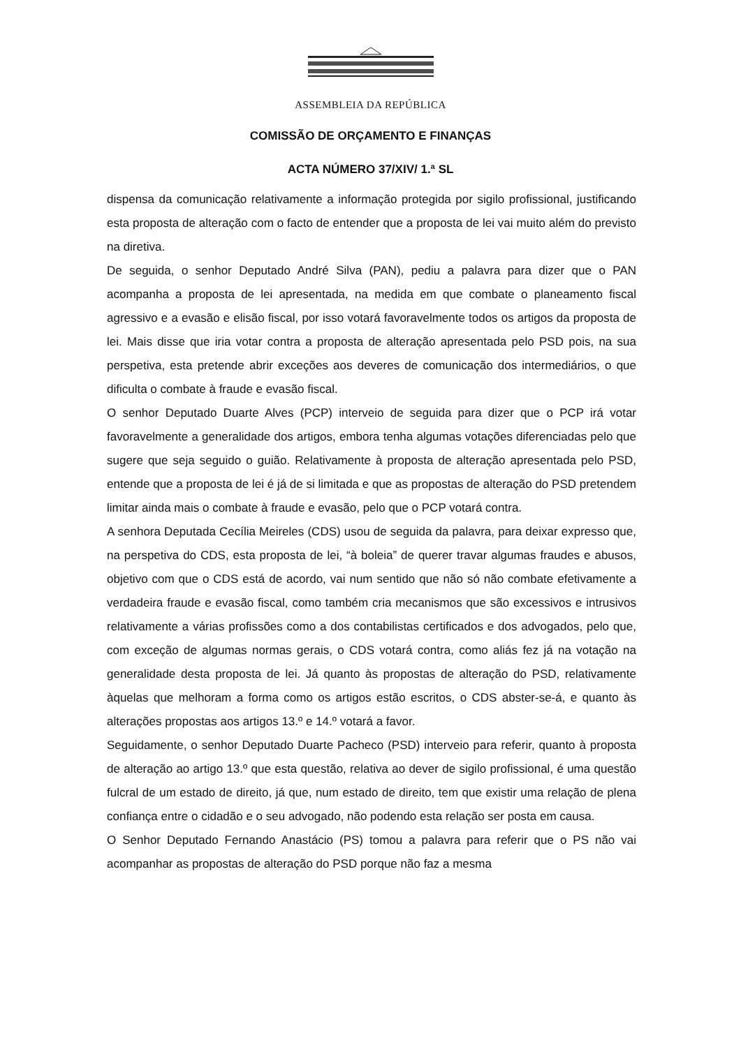ASSEMBLEIA DA REPÚBLICA
COMISSÃO DE ORÇAMENTO E FINANÇAS
ACTA NÚMERO 37/XIV/ 1.ª SL
dispensa da comunicação relativamente a informação protegida por sigilo profissional, justificando esta proposta de alteração com o facto de entender que a proposta de lei vai muito além do previsto na diretiva.
De seguida, o senhor Deputado André Silva (PAN), pediu a palavra para dizer que o PAN acompanha a proposta de lei apresentada, na medida em que combate o planeamento fiscal agressivo e a evasão e elisão fiscal, por isso votará favoravelmente todos os artigos da proposta de lei. Mais disse que iria votar contra a proposta de alteração apresentada pelo PSD pois, na sua perspetiva, esta pretende abrir exceções aos deveres de comunicação dos intermediários, o que dificulta o combate à fraude e evasão fiscal.
O senhor Deputado Duarte Alves (PCP) interveio de seguida para dizer que o PCP irá votar favoravelmente a generalidade dos artigos, embora tenha algumas votações diferenciadas pelo que sugere que seja seguido o guião. Relativamente à proposta de alteração apresentada pelo PSD, entende que a proposta de lei é já de si limitada e que as propostas de alteração do PSD pretendem limitar ainda mais o combate à fraude e evasão, pelo que o PCP votará contra.
A senhora Deputada Cecília Meireles (CDS) usou de seguida da palavra, para deixar expresso que, na perspetiva do CDS, esta proposta de lei, “à boleia” de querer travar algumas fraudes e abusos, objetivo com que o CDS está de acordo, vai num sentido que não só não combate efetivamente a verdadeira fraude e evasão fiscal, como também cria mecanismos que são excessivos e intrusivos relativamente a várias profissões como a dos contabilistas certificados e dos advogados, pelo que, com exceção de algumas normas gerais, o CDS votará contra, como aliás fez já na votação na generalidade desta proposta de lei. Já quanto às propostas de alteração do PSD, relativamente àquelas que melhoram a forma como os artigos estão escritos, o CDS abster-se-á, e quanto às alterações propostas aos artigos 13.º e 14.º votará a favor.
Seguidamente, o senhor Deputado Duarte Pacheco (PSD) interveio para referir, quanto à proposta de alteração ao artigo 13.º que esta questão, relativa ao dever de sigilo profissional, é uma questão fulcral de um estado de direito, já que, num estado de direito, tem que existir uma relação de plena confiança entre o cidadão e o seu advogado, não podendo esta relação ser posta em causa.
O Senhor Deputado Fernando Anastácio (PS) tomou a palavra para referir que o PS não vai acompanhar as propostas de alteração do PSD porque não faz a mesma